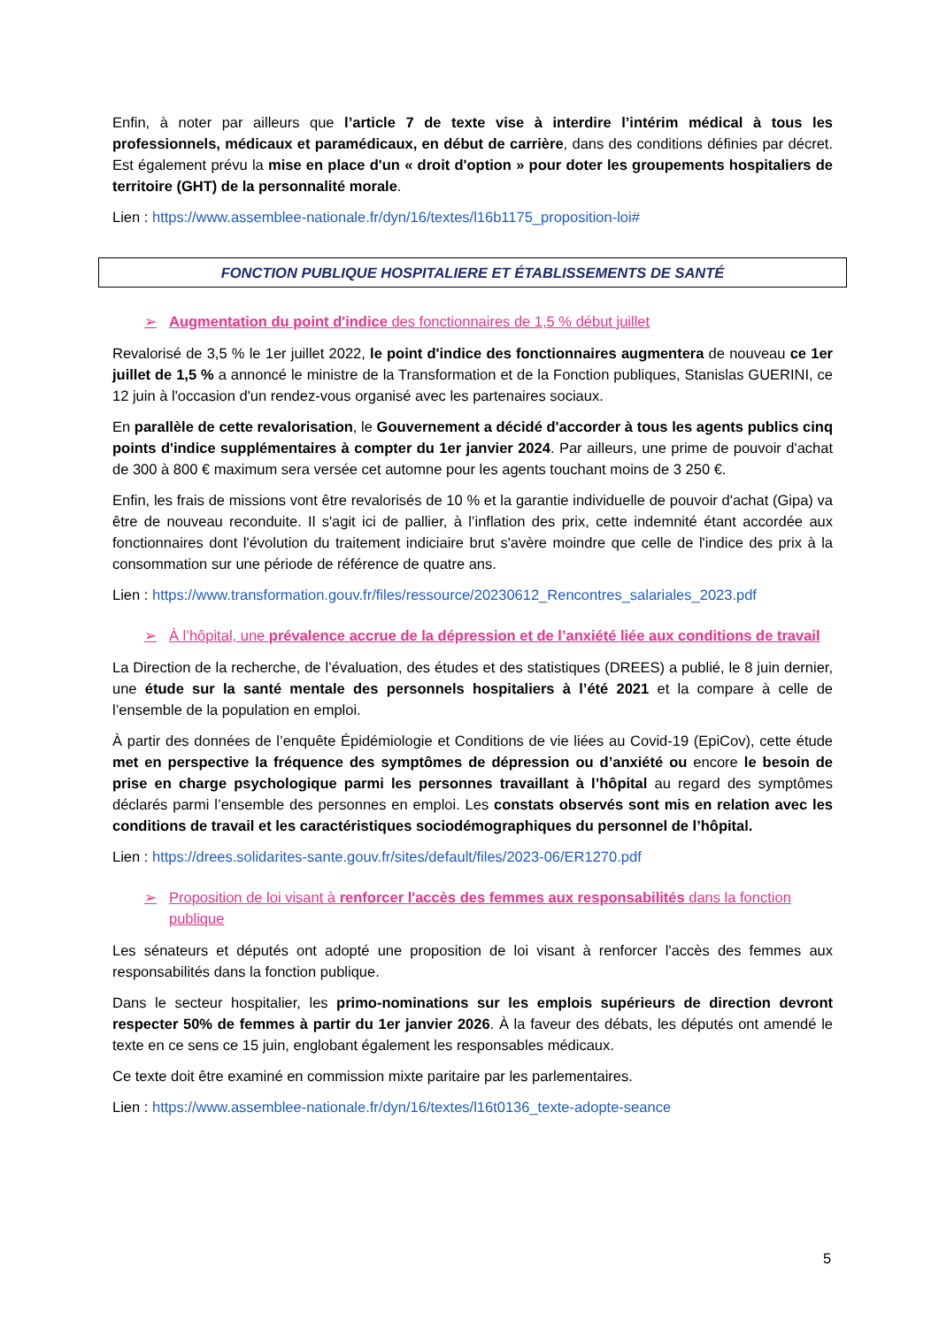Enfin, à noter par ailleurs que l’article 7 de texte vise à interdire l’intérim médical à tous les professionnels, médicaux et paramédicaux, en début de carrière, dans des conditions définies par décret. Est également prévu la mise en place d'un « droit d'option » pour doter les groupements hospitaliers de territoire (GHT) de la personnalité morale.
Lien : https://www.assemblee-nationale.fr/dyn/16/textes/l16b1175_proposition-loi#
FONCTION PUBLIQUE HOSPITALIERE ET ÉTABLISSEMENTS DE SANTÉ
➢ Augmentation du point d'indice des fonctionnaires de 1,5 % début juillet
Revalorisé de 3,5 % le 1er juillet 2022, le point d'indice des fonctionnaires augmentera de nouveau ce 1er juillet de 1,5 % a annoncé le ministre de la Transformation et de la Fonction publiques, Stanislas GUERINI, ce 12 juin à l'occasion d'un rendez-vous organisé avec les partenaires sociaux.
En parallèle de cette revalorisation, le Gouvernement a décidé d'accorder à tous les agents publics cinq points d'indice supplémentaires à compter du 1er janvier 2024. Par ailleurs, une prime de pouvoir d'achat de 300 à 800 € maximum sera versée cet automne pour les agents touchant moins de 3 250 €.
Enfin, les frais de missions vont être revalorisés de 10 % et la garantie individuelle de pouvoir d'achat (Gipa) va être de nouveau reconduite. Il s'agit ici de pallier, à l’inflation des prix, cette indemnité étant accordée aux fonctionnaires dont l'évolution du traitement indiciaire brut s'avère moindre que celle de l'indice des prix à la consommation sur une période de référence de quatre ans.
Lien : https://www.transformation.gouv.fr/files/ressource/20230612_Rencontres_salariales_2023.pdf
➢ À l’hôpital, une prévalence accrue de la dépression et de l’anxiété liée aux conditions de travail
La Direction de la recherche, de l’évaluation, des études et des statistiques (DREES) a publié, le 8 juin dernier, une étude sur la santé mentale des personnels hospitaliers à l’été 2021 et la compare à celle de l’ensemble de la population en emploi.
À partir des données de l’enquête Épidémiologie et Conditions de vie liées au Covid-19 (EpiCov), cette étude met en perspective la fréquence des symptômes de dépression ou d’anxiété ou encore le besoin de prise en charge psychologique parmi les personnes travaillant à l’hôpital au regard des symptômes déclarés parmi l’ensemble des personnes en emploi. Les constats observés sont mis en relation avec les conditions de travail et les caractéristiques sociodémographiques du personnel de l’hôpital.
Lien : https://drees.solidarites-sante.gouv.fr/sites/default/files/2023-06/ER1270.pdf
➢ Proposition de loi visant à renforcer l'accès des femmes aux responsabilités dans la fonction publique
Les sénateurs et députés ont adopté une proposition de loi visant à renforcer l'accès des femmes aux responsabilités dans la fonction publique.
Dans le secteur hospitalier, les primo-nominations sur les emplois supérieurs de direction devront respecter 50% de femmes à partir du 1er janvier 2026. À la faveur des débats, les députés ont amendé le texte en ce sens ce 15 juin, englobant également les responsables médicaux.
Ce texte doit être examiné en commission mixte paritaire par les parlementaires.
Lien : https://www.assemblee-nationale.fr/dyn/16/textes/l16t0136_texte-adopte-seance
5